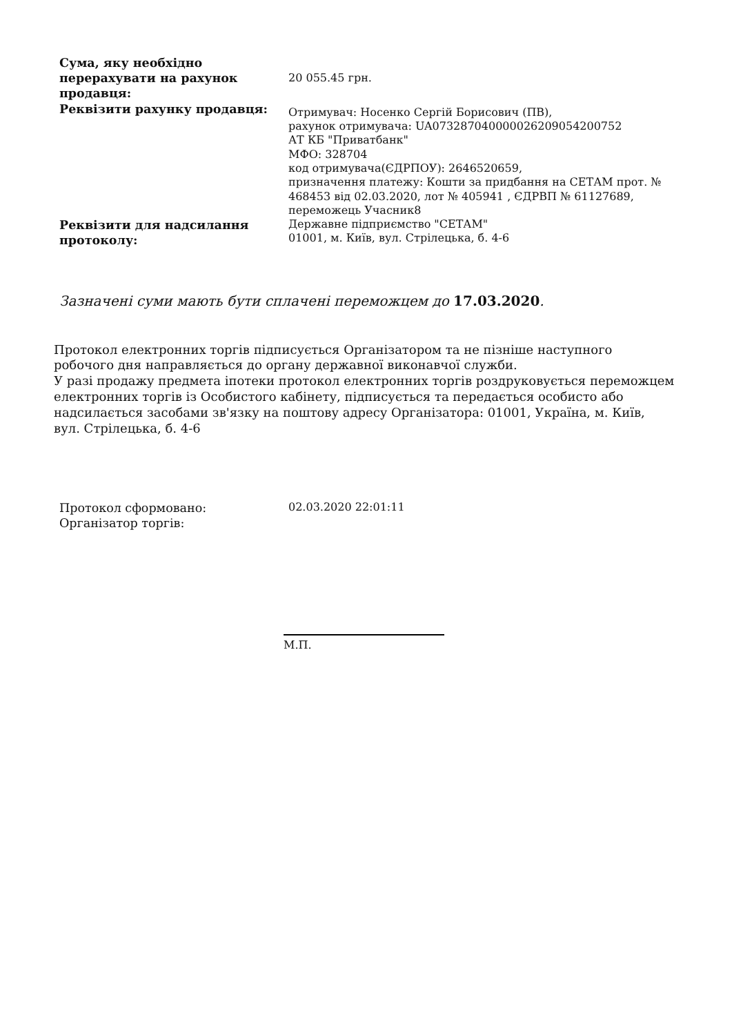| Сума, яку необхідно перерахувати на рахунок продавця: | 20 055.45 грн. |
| Реквізити рахунку продавця: | Отримувач: Носенко Сергій Борисович (ПВ), рахунок отримувача: UA073287040000026209054200752 АТ КБ "Приватбанк" МФО: 328704 код отримувача(ЄДРПОУ): 2646520659, призначення платежу: Кошти за придбання на СЕТАМ прот. № 468453 від 02.03.2020, лот № 405941 , ЄДРВП № 61127689, переможець Учасник8 |
| Реквізити для надсилання протоколу: | Державне підприємство "СЕТАМ" 01001, м. Київ, вул. Стрілецька, б. 4-6 |
Зазначені суми мають бути сплачені переможцем до 17.03.2020.
Протокол електронних торгів підписується Організатором та не пізніше наступного робочого дня направляється до органу державної виконавчої служби.
У разі продажу предмета іпотеки протокол електронних торгів роздруковується переможцем електронних торгів із Особистого кабінету, підписується та передається особисто або надсилається засобами зв'язку на поштову адресу Організатора: 01001, Україна, м. Київ, вул. Стрілецька, б. 4-6
| Протокол сформовано: | 02.03.2020 22:01:11 |
| Організатор торгів: | |
М.П.